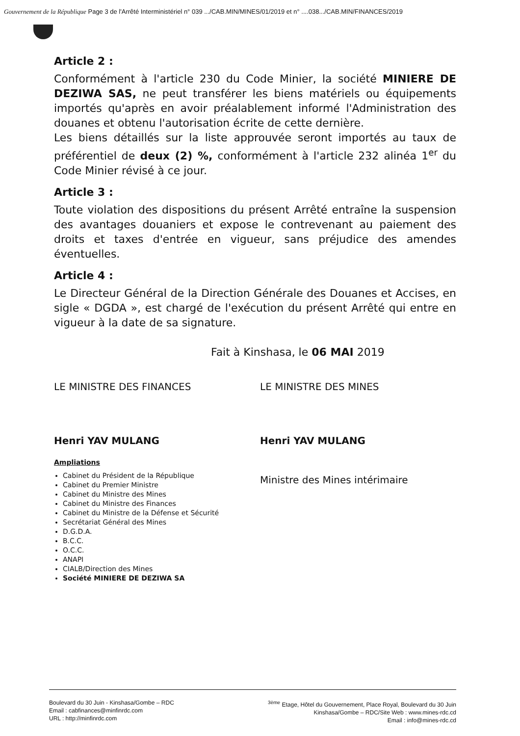Gouvernement de la République Page 3 de l'Arrêté Interministériel n° 039 .../CAB.MIN/MINES/01/2019 et n° ....038.../CAB.MIN/FINANCES/2019
Article 2 :
Conformément à l'article 230 du Code Minier, la société MINIERE DE DEZIWA SAS, ne peut transférer les biens matériels ou équipements importés qu'après en avoir préalablement informé l'Administration des douanes et obtenu l'autorisation écrite de cette dernière.
Les biens détaillés sur la liste approuvée seront importés au taux de préférentiel de deux (2) %, conformément à l'article 232 alinéa 1<sup>er</sup> du Code Minier révisé à ce jour.
Article 3 :
Toute violation des dispositions du présent Arrêté entraîne la suspension des avantages douaniers et expose le contrevenant au paiement des droits et taxes d'entrée en vigueur, sans préjudice des amendes éventuelles.
Article 4 :
Le Directeur Général de la Direction Générale des Douanes et Accises, en sigle « DGDA », est chargé de l'exécution du présent Arrêté qui entre en vigueur à la date de sa signature.
Fait à Kinshasa, le 06 MAI 2019
LE MINISTRE DES FINANCES
Henri YAV MULANG
Ampliations
Cabinet du Président de la République
Cabinet du Premier Ministre
Cabinet du Ministre des Mines
Cabinet du Ministre des Finances
Cabinet du Ministre de la Défense et Sécurité
Secrétariat Général des Mines
D.G.D.A.
B.C.C.
O.C.C.
ANAPI
CIALB/Direction des Mines
Société MINIERE DE DEZIWA SA
LE MINISTRE DES MINES
Henri YAV MULANG
Ministre des Mines intérimaire
Boulevard du 30 Juin - Kinshasa/Gombe – RDC
Email : cabfinances@minfinrdc.com
URL : http://minfinrdc.com
<sup>3ème</sup> Etage, Hôtel du Gouvernement, Place Royal, Boulevard du 30 Juin
Kinshasa/Gombe – RDC/Site Web : www.mines-rdc.cd
Email : info@mines-rdc.cd